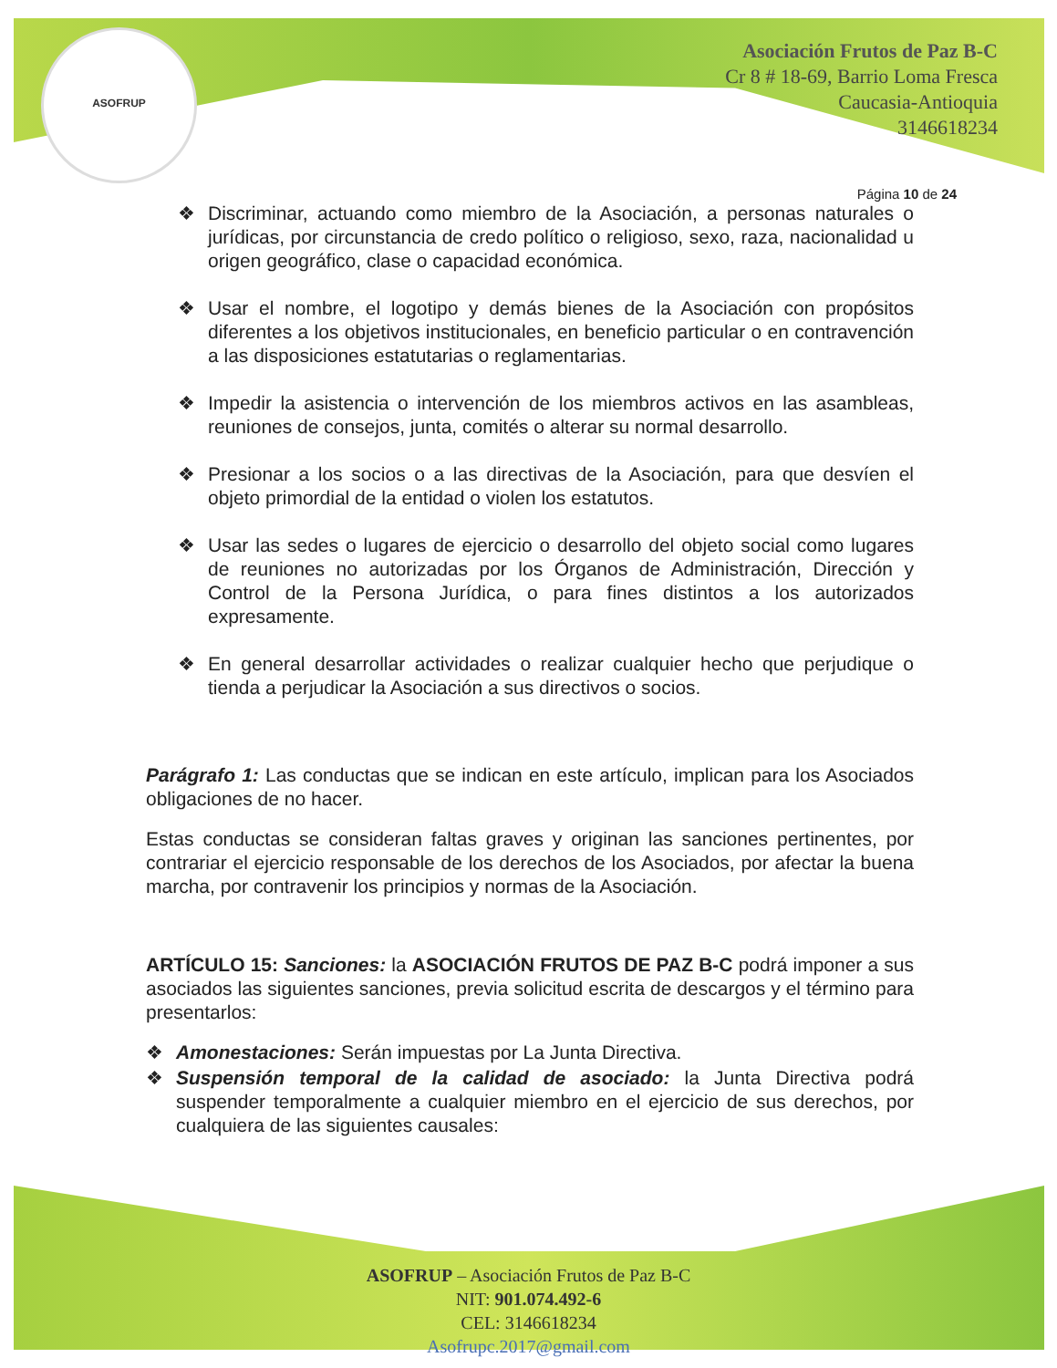ASOFRUP
Asociación Frutos de Paz B-C
Cr 8 # 18-69, Barrio Loma Fresca
Caucasia-Antioquia
3146618234
Página 10 de 24
❖ Discriminar, actuando como miembro de la Asociación, a personas naturales o jurídicas, por circunstancia de credo político o religioso, sexo, raza, nacionalidad u origen geográfico, clase o capacidad económica.
❖ Usar el nombre, el logotipo y demás bienes de la Asociación con propósitos diferentes a los objetivos institucionales, en beneficio particular o en contravención a las disposiciones estatutarias o reglamentarias.
❖ Impedir la asistencia o intervención de los miembros activos en las asambleas, reuniones de consejos, junta, comités o alterar su normal desarrollo.
❖ Presionar a los socios o a las directivas de la Asociación, para que desvíen el objeto primordial de la entidad o violen los estatutos.
❖ Usar las sedes o lugares de ejercicio o desarrollo del objeto social como lugares de reuniones no autorizadas por los Órganos de Administración, Dirección y Control de la Persona Jurídica, o para fines distintos a los autorizados expresamente.
❖ En general desarrollar actividades o realizar cualquier hecho que perjudique o tienda a perjudicar la Asociación a sus directivos o socios.
Parágrafo 1: Las conductas que se indican en este artículo, implican para los Asociados obligaciones de no hacer.
Estas conductas se consideran faltas graves y originan las sanciones pertinentes, por contrariar el ejercicio responsable de los derechos de los Asociados, por afectar la buena marcha, por contravenir los principios y normas de la Asociación.
ARTÍCULO 15: Sanciones: la ASOCIACIÓN FRUTOS DE PAZ B-C podrá imponer a sus asociados las siguientes sanciones, previa solicitud escrita de descargos y el término para presentarlos:
❖ Amonestaciones: Serán impuestas por La Junta Directiva.
❖ Suspensión temporal de la calidad de asociado: la Junta Directiva podrá suspender temporalmente a cualquier miembro en el ejercicio de sus derechos, por cualquiera de las siguientes causales:
ASOFRUP – Asociación Frutos de Paz B-C
NIT: 901.074.492-6
CEL: 3146618234
Asofrupc.2017@gmail.com